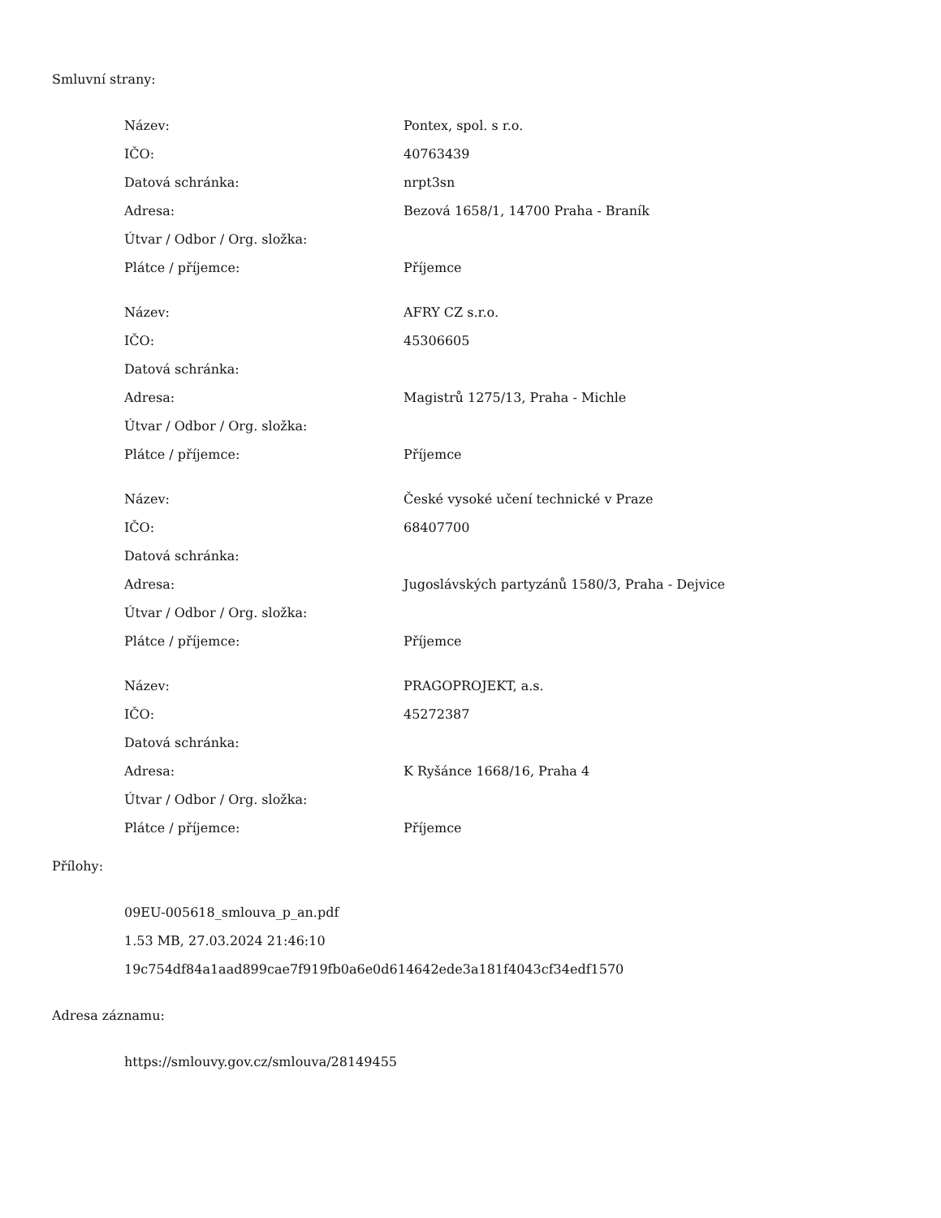Smluvní strany:
| Název: | Pontex, spol. s r.o. |
| IČO: | 40763439 |
| Datová schránka: | nrpt3sn |
| Adresa: | Bezová 1658/1, 14700 Praha - Braník |
| Útvar / Odbor / Org. složka: | |
| Plátce / příjemce: | Příjemce |
| Název: | AFRY CZ s.r.o. |
| IČO: | 45306605 |
| Datová schránka: | |
| Adresa: | Magistrů 1275/13, Praha - Michle |
| Útvar / Odbor / Org. složka: | |
| Plátce / příjemce: | Příjemce |
| Název: | České vysoké učení technické v Praze |
| IČO: | 68407700 |
| Datová schránka: | |
| Adresa: | Jugoslávských partyzánů 1580/3, Praha - Dejvice |
| Útvar / Odbor / Org. složka: | |
| Plátce / příjemce: | Příjemce |
| Název: | PRAGOPROJEKT, a.s. |
| IČO: | 45272387 |
| Datová schránka: | |
| Adresa: | K Ryšánce 1668/16, Praha 4 |
| Útvar / Odbor / Org. složka: | |
| Plátce / příjemce: | Příjemce |
Přílohy:
09EU-005618_smlouva_p_an.pdf
1.53 MB, 27.03.2024 21:46:10
19c754df84a1aad899cae7f919fb0a6e0d614642ede3a181f4043cf34edf1570
Adresa záznamu:
https://smlouvy.gov.cz/smlouva/28149455